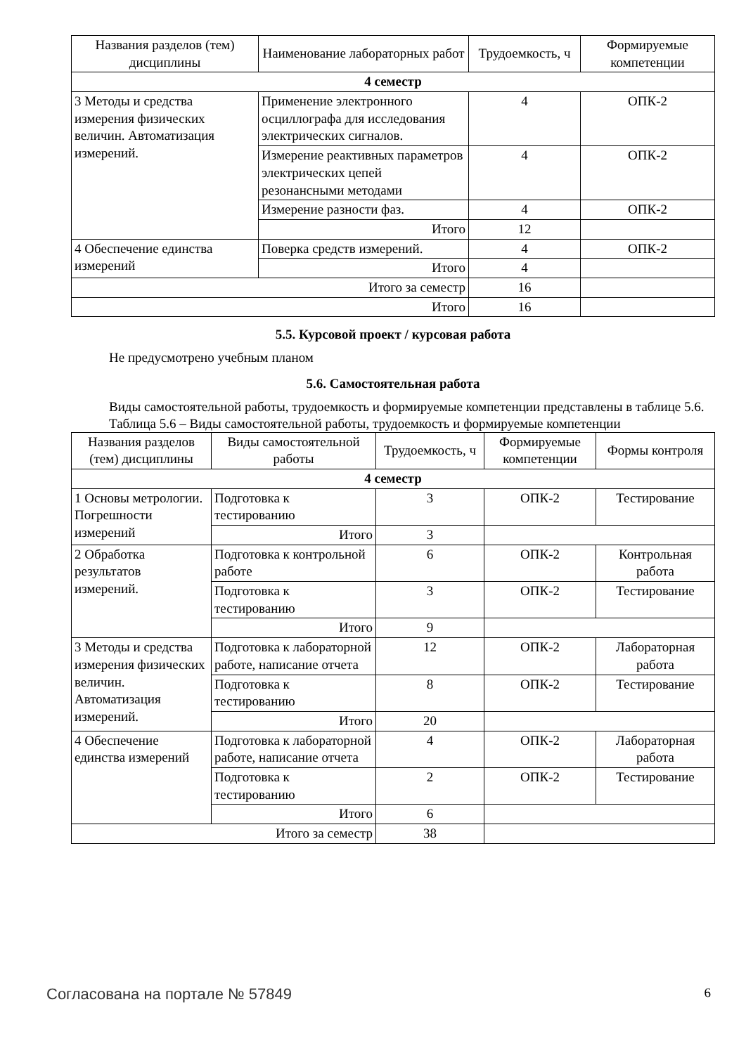| Названия разделов (тем) дисциплины | Наименование лабораторных работ | Трудоемкость, ч | Формируемые компетенции |
| --- | --- | --- | --- |
| 4 семестр | | | |
| 3 Методы и средства измерения физических величин. Автоматизация измерений. | Применение электронного осциллографа для исследования электрических сигналов. | 4 | ОПК-2 |
| | Измерение реактивных параметров электрических цепей резонансными методами | 4 | ОПК-2 |
| | Измерение разности фаз. | 4 | ОПК-2 |
| | Итого | 12 | |
| 4 Обеспечение единства измерений | Поверка средств измерений. | 4 | ОПК-2 |
| | Итого | 4 | |
| Итого за семестр | | 16 | |
| Итого | | 16 | |
5.5. Курсовой проект / курсовая работа
Не предусмотрено учебным планом
5.6. Самостоятельная работа
Виды самостоятельной работы, трудоемкость и формируемые компетенции представлены в таблице 5.6.
Таблица 5.6 – Виды самостоятельной работы, трудоемкость и формируемые компетенции
| Названия разделов (тем) дисциплины | Виды самостоятельной работы | Трудоемкость, ч | Формируемые компетенции | Формы контроля |
| --- | --- | --- | --- | --- |
| 4 семестр | | | | |
| 1 Основы метрологии. Погрешности измерений | Подготовка к тестированию | 3 | ОПК-2 | Тестирование |
| | Итого | 3 | | |
| 2 Обработка результатов измерений. | Подготовка к контрольной работе | 6 | ОПК-2 | Контрольная работа |
| | Подготовка к тестированию | 3 | ОПК-2 | Тестирование |
| | Итого | 9 | | |
| 3 Методы и средства измерения физических величин. Автоматизация измерений. | Подготовка к лабораторной работе, написание отчета | 12 | ОПК-2 | Лабораторная работа |
| | Подготовка к тестированию | 8 | ОПК-2 | Тестирование |
| | Итого | 20 | | |
| 4 Обеспечение единства измерений | Подготовка к лабораторной работе, написание отчета | 4 | ОПК-2 | Лабораторная работа |
| | Подготовка к тестированию | 2 | ОПК-2 | Тестирование |
| | Итого | 6 | | |
| Итого за семестр | | 38 | | |
Согласована на портале № 57849 6